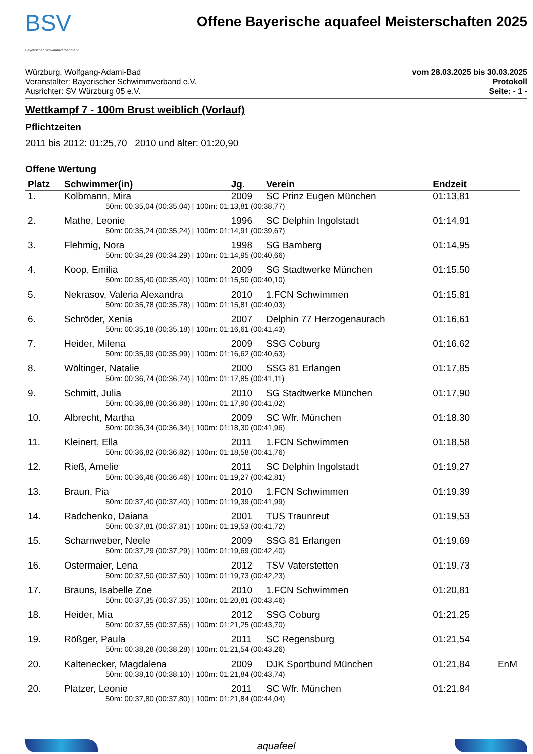BSV
Bayerischer Schwimmverband e.V.
Offene Bayerische aquafeel Meisterschaften 2025
Würzburg, Wolfgang-Adami-Bad
Veranstalter: Bayerischer Schwimmverband e.V.
Ausrichter: SV Würzburg 05 e.V.
vom 28.03.2025 bis 30.03.2025
Protokoll
Seite: - 1 -
Wettkampf 7 - 100m Brust weiblich (Vorlauf)
Pflichtzeiten
2011 bis 2012: 01:25,70 2010 und älter: 01:20,90
Offene Wertung
| Platz | Schwimmer(in) | Jg. | Verein | Endzeit | |
| --- | --- | --- | --- | --- | --- |
| 1. | Kolbmann, Mira | 2009 | SC Prinz Eugen München | 01:13,81 | |
| 50m: 00:35,04 (00:35,04) / 100m: 01:13,81 (00:38,77) | | | | | |
| 2. | Mathe, Leonie | 1996 | SC Delphin Ingolstadt | 01:14,91 | |
| 50m: 00:35,24 (00:35,24) / 100m: 01:14,91 (00:39,67) | | | | | |
| 3. | Flehmig, Nora | 1998 | SG Bamberg | 01:14,95 | |
| 50m: 00:34,29 (00:34,29) / 100m: 01:14,95 (00:40,66) | | | | | |
| 4. | Koop, Emilia | 2009 | SG Stadtwerke München | 01:15,50 | |
| 50m: 00:35,40 (00:35,40) / 100m: 01:15,50 (00:40,10) | | | | | |
| 5. | Nekrasov, Valeria Alexandra | 2010 | 1.FCN Schwimmen | 01:15,81 | |
| 50m: 00:35,78 (00:35,78) / 100m: 01:15,81 (00:40,03) | | | | | |
| 6. | Schröder, Xenia | 2007 | Delphin 77 Herzogenaurach | 01:16,61 | |
| 50m: 00:35,18 (00:35,18) / 100m: 01:16,61 (00:41,43) | | | | | |
| 7. | Heider, Milena | 2009 | SSG Coburg | 01:16,62 | |
| 50m: 00:35,99 (00:35,99) / 100m: 01:16,62 (00:40,63) | | | | | |
| 8. | Wöltinger, Natalie | 2000 | SSG 81 Erlangen | 01:17,85 | |
| 50m: 00:36,74 (00:36,74) / 100m: 01:17,85 (00:41,11) | | | | | |
| 9. | Schmitt, Julia | 2010 | SG Stadtwerke München | 01:17,90 | |
| 50m: 00:36,88 (00:36,88) / 100m: 01:17,90 (00:41,02) | | | | | |
| 10. | Albrecht, Martha | 2009 | SC Wfr. München | 01:18,30 | |
| 50m: 00:36,34 (00:36,34) / 100m: 01:18,30 (00:41,96) | | | | | |
| 11. | Kleinert, Ella | 2011 | 1.FCN Schwimmen | 01:18,58 | |
| 50m: 00:36,82 (00:36,82) / 100m: 01:18,58 (00:41,76) | | | | | |
| 12. | Rieß, Amelie | 2011 | SC Delphin Ingolstadt | 01:19,27 | |
| 50m: 00:36,46 (00:36,46) / 100m: 01:19,27 (00:42,81) | | | | | |
| 13. | Braun, Pia | 2010 | 1.FCN Schwimmen | 01:19,39 | |
| 50m: 00:37,40 (00:37,40) / 100m: 01:19,39 (00:41,99) | | | | | |
| 14. | Radchenko, Daiana | 2001 | TUS Traunreut | 01:19,53 | |
| 50m: 00:37,81 (00:37,81) / 100m: 01:19,53 (00:41,72) | | | | | |
| 15. | Scharnweber, Neele | 2009 | SSG 81 Erlangen | 01:19,69 | |
| 50m: 00:37,29 (00:37,29) / 100m: 01:19,69 (00:42,40) | | | | | |
| 16. | Ostermaier, Lena | 2012 | TSV Vaterstetten | 01:19,73 | |
| 50m: 00:37,50 (00:37,50) / 100m: 01:19,73 (00:42,23) | | | | | |
| 17. | Brauns, Isabelle Zoe | 2010 | 1.FCN Schwimmen | 01:20,81 | |
| 50m: 00:37,35 (00:37,35) / 100m: 01:20,81 (00:43,46) | | | | | |
| 18. | Heider, Mia | 2012 | SSG Coburg | 01:21,25 | |
| 50m: 00:37,55 (00:37,55) / 100m: 01:21,25 (00:43,70) | | | | | |
| 19. | Rößger, Paula | 2011 | SC Regensburg | 01:21,54 | |
| 50m: 00:38,28 (00:38,28) / 100m: 01:21,54 (00:43,26) | | | | | |
| 20. | Kaltenecker, Magdalena | 2009 | DJK Sportbund München | 01:21,84 | EnM |
| 50m: 00:38,10 (00:38,10) / 100m: 01:21,84 (00:43,74) | | | | | |
| 20. | Platzer, Leonie | 2011 | SC Wfr. München | 01:21,84 | |
| 50m: 00:37,80 (00:37,80) / 100m: 01:21,84 (00:44,04) | | | | | |
aquafeel